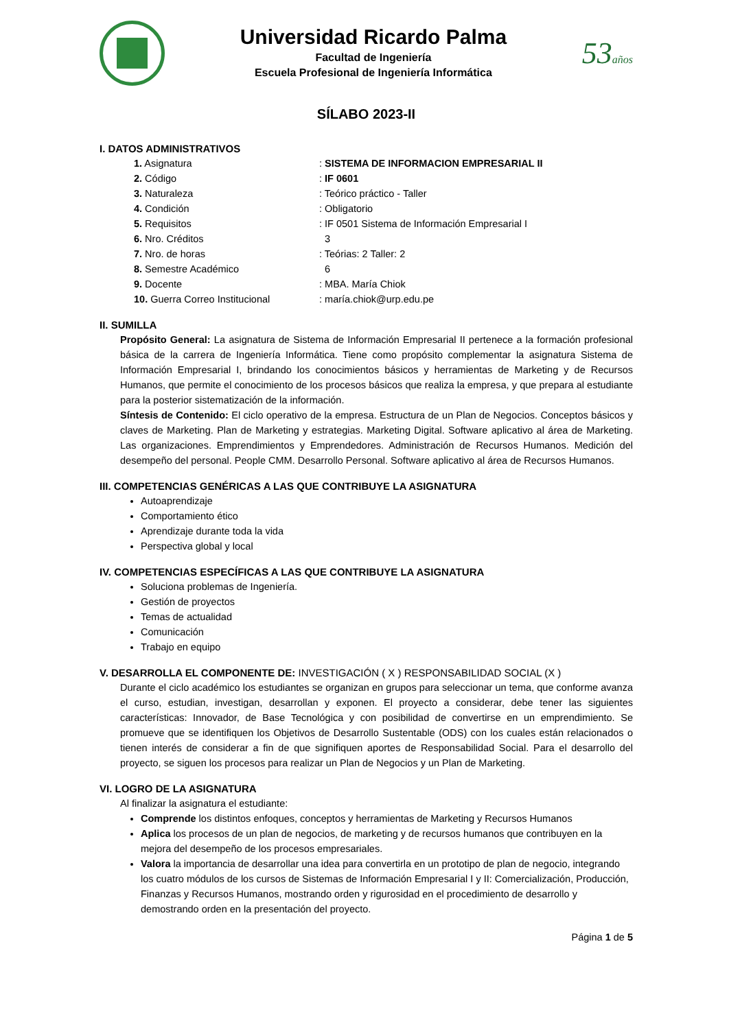Universidad Ricardo Palma
Facultad de Ingeniería
Escuela Profesional de Ingeniería Informática
53años
SÍLABO 2023-II
I. DATOS ADMINISTRATIVOS
1. Asignatura: SISTEMA DE INFORMACION EMPRESARIAL II
2. Código: IF 0601
3. Naturaleza: Teórico práctico - Taller
4. Condición: Obligatorio
5. Requisitos: IF 0501 Sistema de Información Empresarial I
6. Nro. Créditos 3
7. Nro. de horas: Teórias: 2 Taller: 2
8. Semestre Académico 6
9. Docente: MBA. María Chiok
10. Guerra Correo Institucional: maría.chiok@urp.edu.pe
II. SUMILLA
Propósito General: La asignatura de Sistema de Información Empresarial II pertenece a la formación profesional básica de la carrera de Ingeniería Informática. Tiene como propósito complementar la asignatura Sistema de Información Empresarial I, brindando los conocimientos básicos y herramientas de Marketing y de Recursos Humanos, que permite el conocimiento de los procesos básicos que realiza la empresa, y que prepara al estudiante para la posterior sistematización de la información.
Síntesis de Contenido: El ciclo operativo de la empresa. Estructura de un Plan de Negocios. Conceptos básicos y claves de Marketing. Plan de Marketing y estrategias. Marketing Digital. Software aplicativo al área de Marketing. Las organizaciones. Emprendimientos y Emprendedores. Administración de Recursos Humanos. Medición del desempeño del personal. People CMM. Desarrollo Personal. Software aplicativo al área de Recursos Humanos.
III. COMPETENCIAS GENÉRICAS A LAS QUE CONTRIBUYE LA ASIGNATURA
Autoaprendizaje
Comportamiento ético
Aprendizaje durante toda la vida
Perspectiva global y local
IV. COMPETENCIAS ESPECÍFICAS A LAS QUE CONTRIBUYE LA ASIGNATURA
Soluciona problemas de Ingeniería.
Gestión de proyectos
Temas de actualidad
Comunicación
Trabajo en equipo
V. DESARROLLA EL COMPONENTE DE: INVESTIGACIÓN ( X ) RESPONSABILIDAD SOCIAL (X )
Durante el ciclo académico los estudiantes se organizan en grupos para seleccionar un tema, que conforme avanza el curso, estudian, investigan, desarrollan y exponen. El proyecto a considerar, debe tener las siguientes características: Innovador, de Base Tecnológica y con posibilidad de convertirse en un emprendimiento. Se promueve que se identifiquen los Objetivos de Desarrollo Sustentable (ODS) con los cuales están relacionados o tienen interés de considerar a fin de que signifiquen aportes de Responsabilidad Social. Para el desarrollo del proyecto, se siguen los procesos para realizar un Plan de Negocios y un Plan de Marketing.
VI. LOGRO DE LA ASIGNATURA
Al finalizar la asignatura el estudiante:
Comprende los distintos enfoques, conceptos y herramientas de Marketing y Recursos Humanos
Aplica los procesos de un plan de negocios, de marketing y de recursos humanos que contribuyen en la mejora del desempeño de los procesos empresariales.
Valora la importancia de desarrollar una idea para convertirla en un prototipo de plan de negocio, integrando los cuatro módulos de los cursos de Sistemas de Información Empresarial I y II: Comercialización, Producción, Finanzas y Recursos Humanos, mostrando orden y rigurosidad en el procedimiento de desarrollo y demostrando orden en la presentación del proyecto.
Página 1 de 5